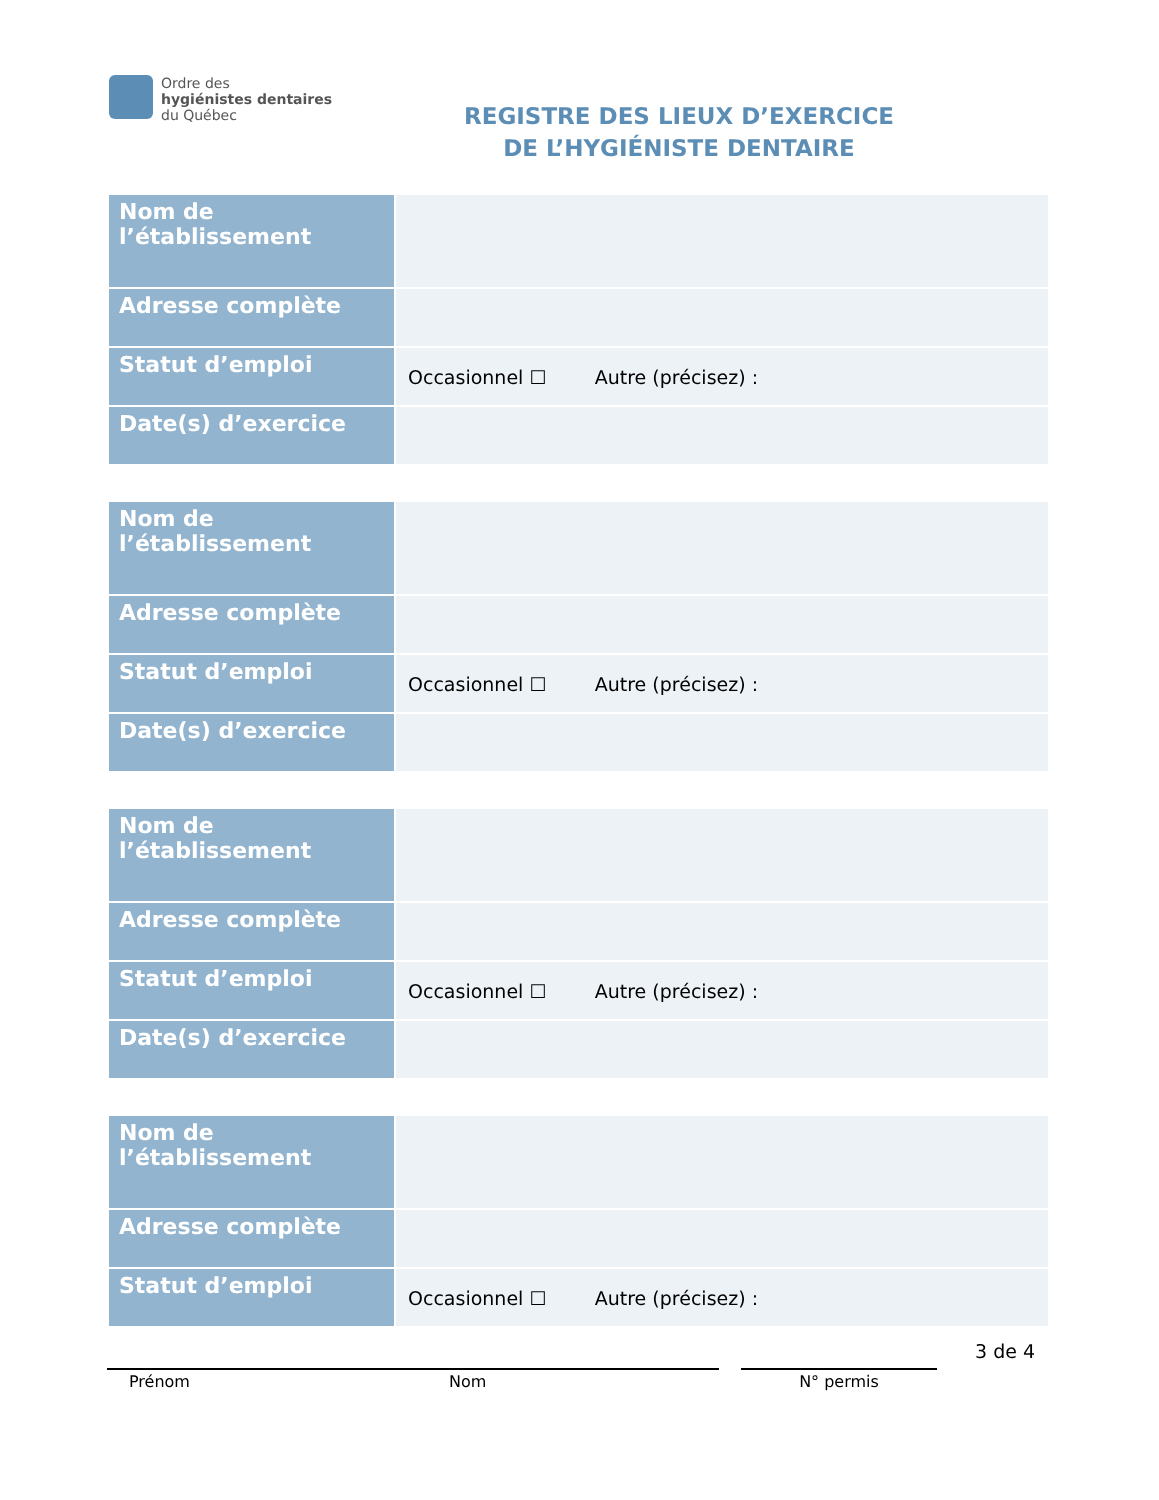Ordre des
hygiénistes dentaires
du Québec
REGISTRE DES LIEUX D’EXERCICE
DE L’HYGIÉNISTE DENTAIRE
| Nom de l’établissement | |
| Adresse complète | |
| Statut d’emploi | Occasionnel ☐ Autre (précisez) : |
| Date(s) d’exercice | |
| Nom de l’établissement | |
| Adresse complète | |
| Statut d’emploi | Occasionnel ☐ Autre (précisez) : |
| Date(s) d’exercice | |
| Nom de l’établissement | |
| Adresse complète | |
| Statut d’emploi | Occasionnel ☐ Autre (précisez) : |
| Date(s) d’exercice | |
| Nom de l’établissement | |
| Adresse complète | |
| Statut d’emploi | Occasionnel ☐ Autre (précisez) : |
Prénom Nom N° permis
3 de 4